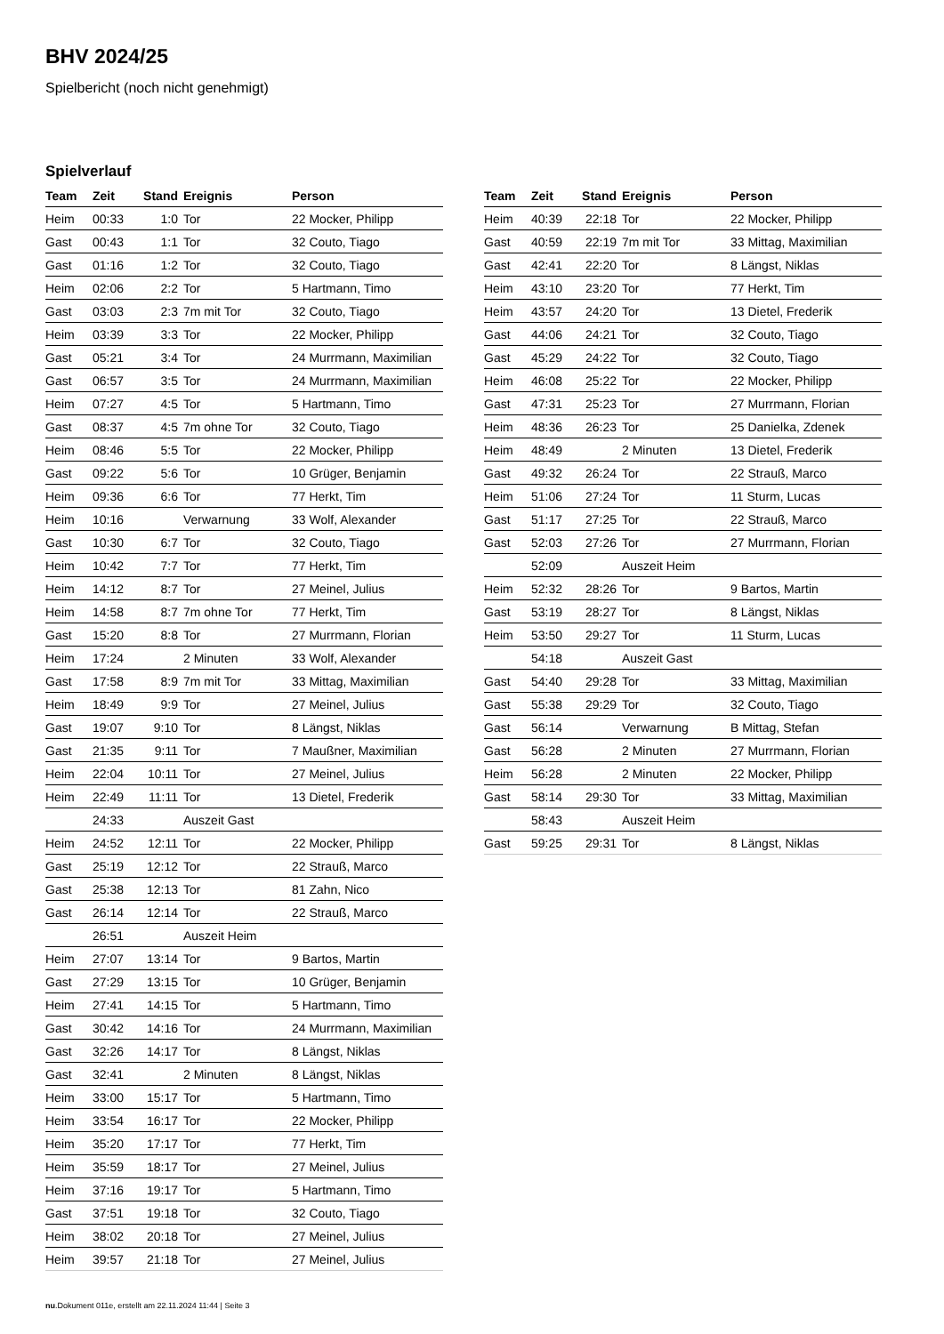BHV 2024/25
Spielbericht (noch nicht genehmigt)
Spielverlauf
| Team | Zeit | Stand | Ereignis | Person |
| --- | --- | --- | --- | --- |
| Heim | 00:33 | 1:0 | Tor | 22 Mocker, Philipp |
| Gast | 00:43 | 1:1 | Tor | 32 Couto, Tiago |
| Gast | 01:16 | 1:2 | Tor | 32 Couto, Tiago |
| Heim | 02:06 | 2:2 | Tor | 5 Hartmann, Timo |
| Gast | 03:03 | 2:3 | 7m mit Tor | 32 Couto, Tiago |
| Heim | 03:39 | 3:3 | Tor | 22 Mocker, Philipp |
| Gast | 05:21 | 3:4 | Tor | 24 Murrmann, Maximilian |
| Gast | 06:57 | 3:5 | Tor | 24 Murrmann, Maximilian |
| Heim | 07:27 | 4:5 | Tor | 5 Hartmann, Timo |
| Gast | 08:37 | 4:5 | 7m ohne Tor | 32 Couto, Tiago |
| Heim | 08:46 | 5:5 | Tor | 22 Mocker, Philipp |
| Gast | 09:22 | 5:6 | Tor | 10 Grüger, Benjamin |
| Heim | 09:36 | 6:6 | Tor | 77 Herkt, Tim |
| Heim | 10:16 | | Verwarnung | 33 Wolf, Alexander |
| Gast | 10:30 | 6:7 | Tor | 32 Couto, Tiago |
| Heim | 10:42 | 7:7 | Tor | 77 Herkt, Tim |
| Heim | 14:12 | 8:7 | Tor | 27 Meinel, Julius |
| Heim | 14:58 | 8:7 | 7m ohne Tor | 77 Herkt, Tim |
| Gast | 15:20 | 8:8 | Tor | 27 Murrmann, Florian |
| Heim | 17:24 | | 2 Minuten | 33 Wolf, Alexander |
| Gast | 17:58 | 8:9 | 7m mit Tor | 33 Mittag, Maximilian |
| Heim | 18:49 | 9:9 | Tor | 27 Meinel, Julius |
| Gast | 19:07 | 9:10 | Tor | 8 Längst, Niklas |
| Gast | 21:35 | 9:11 | Tor | 7 Maußner, Maximilian |
| Heim | 22:04 | 10:11 | Tor | 27 Meinel, Julius |
| Heim | 22:49 | 11:11 | Tor | 13 Dietel, Frederik |
| | 24:33 | | Auszeit Gast | |
| Heim | 24:52 | 12:11 | Tor | 22 Mocker, Philipp |
| Gast | 25:19 | 12:12 | Tor | 22 Strauß, Marco |
| Gast | 25:38 | 12:13 | Tor | 81 Zahn, Nico |
| Gast | 26:14 | 12:14 | Tor | 22 Strauß, Marco |
| | 26:51 | | Auszeit Heim | |
| Heim | 27:07 | 13:14 | Tor | 9 Bartos, Martin |
| Gast | 27:29 | 13:15 | Tor | 10 Grüger, Benjamin |
| Heim | 27:41 | 14:15 | Tor | 5 Hartmann, Timo |
| Gast | 30:42 | 14:16 | Tor | 24 Murrmann, Maximilian |
| Gast | 32:26 | 14:17 | Tor | 8 Längst, Niklas |
| Gast | 32:41 | | 2 Minuten | 8 Längst, Niklas |
| Heim | 33:00 | 15:17 | Tor | 5 Hartmann, Timo |
| Heim | 33:54 | 16:17 | Tor | 22 Mocker, Philipp |
| Heim | 35:20 | 17:17 | Tor | 77 Herkt, Tim |
| Heim | 35:59 | 18:17 | Tor | 27 Meinel, Julius |
| Heim | 37:16 | 19:17 | Tor | 5 Hartmann, Timo |
| Gast | 37:51 | 19:18 | Tor | 32 Couto, Tiago |
| Heim | 38:02 | 20:18 | Tor | 27 Meinel, Julius |
| Heim | 39:57 | 21:18 | Tor | 27 Meinel, Julius |
| Team | Zeit | Stand | Ereignis | Person |
| --- | --- | --- | --- | --- |
| Heim | 40:39 | 22:18 | Tor | 22 Mocker, Philipp |
| Gast | 40:59 | 22:19 | 7m mit Tor | 33 Mittag, Maximilian |
| Gast | 42:41 | 22:20 | Tor | 8 Längst, Niklas |
| Heim | 43:10 | 23:20 | Tor | 77 Herkt, Tim |
| Heim | 43:57 | 24:20 | Tor | 13 Dietel, Frederik |
| Gast | 44:06 | 24:21 | Tor | 32 Couto, Tiago |
| Gast | 45:29 | 24:22 | Tor | 32 Couto, Tiago |
| Heim | 46:08 | 25:22 | Tor | 22 Mocker, Philipp |
| Gast | 47:31 | 25:23 | Tor | 27 Murrmann, Florian |
| Heim | 48:36 | 26:23 | Tor | 25 Danielka, Zdenek |
| Heim | 48:49 | | 2 Minuten | 13 Dietel, Frederik |
| Gast | 49:32 | 26:24 | Tor | 22 Strauß, Marco |
| Heim | 51:06 | 27:24 | Tor | 11 Sturm, Lucas |
| Gast | 51:17 | 27:25 | Tor | 22 Strauß, Marco |
| Gast | 52:03 | 27:26 | Tor | 27 Murrmann, Florian |
| | 52:09 | | Auszeit Heim | |
| Heim | 52:32 | 28:26 | Tor | 9 Bartos, Martin |
| Gast | 53:19 | 28:27 | Tor | 8 Längst, Niklas |
| Heim | 53:50 | 29:27 | Tor | 11 Sturm, Lucas |
| | 54:18 | | Auszeit Gast | |
| Gast | 54:40 | 29:28 | Tor | 33 Mittag, Maximilian |
| Gast | 55:38 | 29:29 | Tor | 32 Couto, Tiago |
| Gast | 56:14 | | Verwarnung | B Mittag, Stefan |
| Gast | 56:28 | | 2 Minuten | 27 Murrmann, Florian |
| Heim | 56:28 | | 2 Minuten | 22 Mocker, Philipp |
| Gast | 58:14 | 29:30 | Tor | 33 Mittag, Maximilian |
| | 58:43 | | Auszeit Heim | |
| Gast | 59:25 | 29:31 | Tor | 8 Längst, Niklas |
nu.Dokument 011e, erstellt am 22.11.2024 11:44 | Seite 3